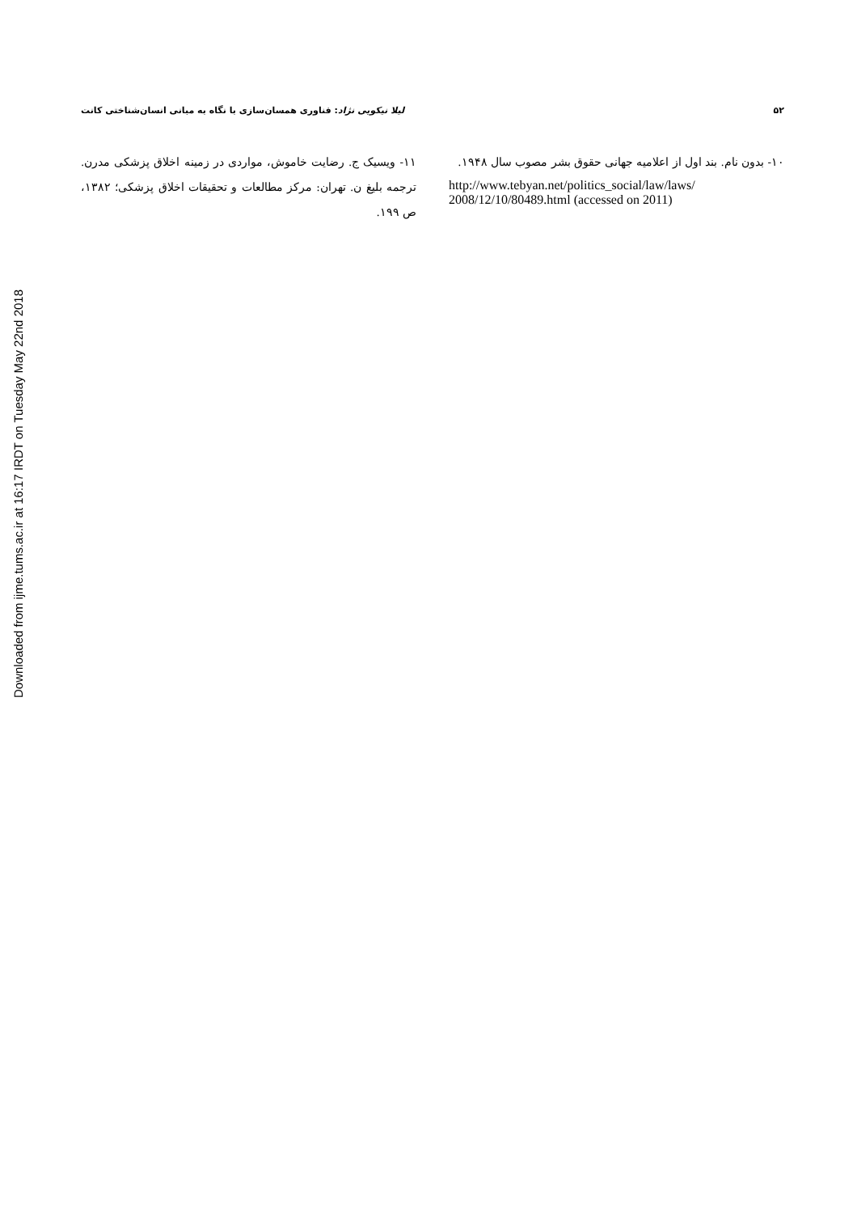Downloaded from ijme.tums.ac.ir at 16:17 IRDT on Tuesday May 22nd 2018
۵۲ لیلا نیکویی نژاد: فناوری همسان‌سازی با نگاه به مبانی انسان‌شناختی کانت
۱۰- بدون نام. بند اول از اعلامیه جهانی حقوق بشر مصوب سال ۱۹۴۸.
http://www.tebyan.net/politics_social/law/laws/ 2008/12/10/80489.html (accessed on 2011)
۱۱- ویسیک ج. رضایت خاموش، مواردی در زمینه اخلاق پزشکی مدرن. ترجمه بلیغ ن. تهران: مرکز مطالعات و تحقیقات اخلاق پزشکی؛ ۱۳۸۲، ص ۱۹۹.